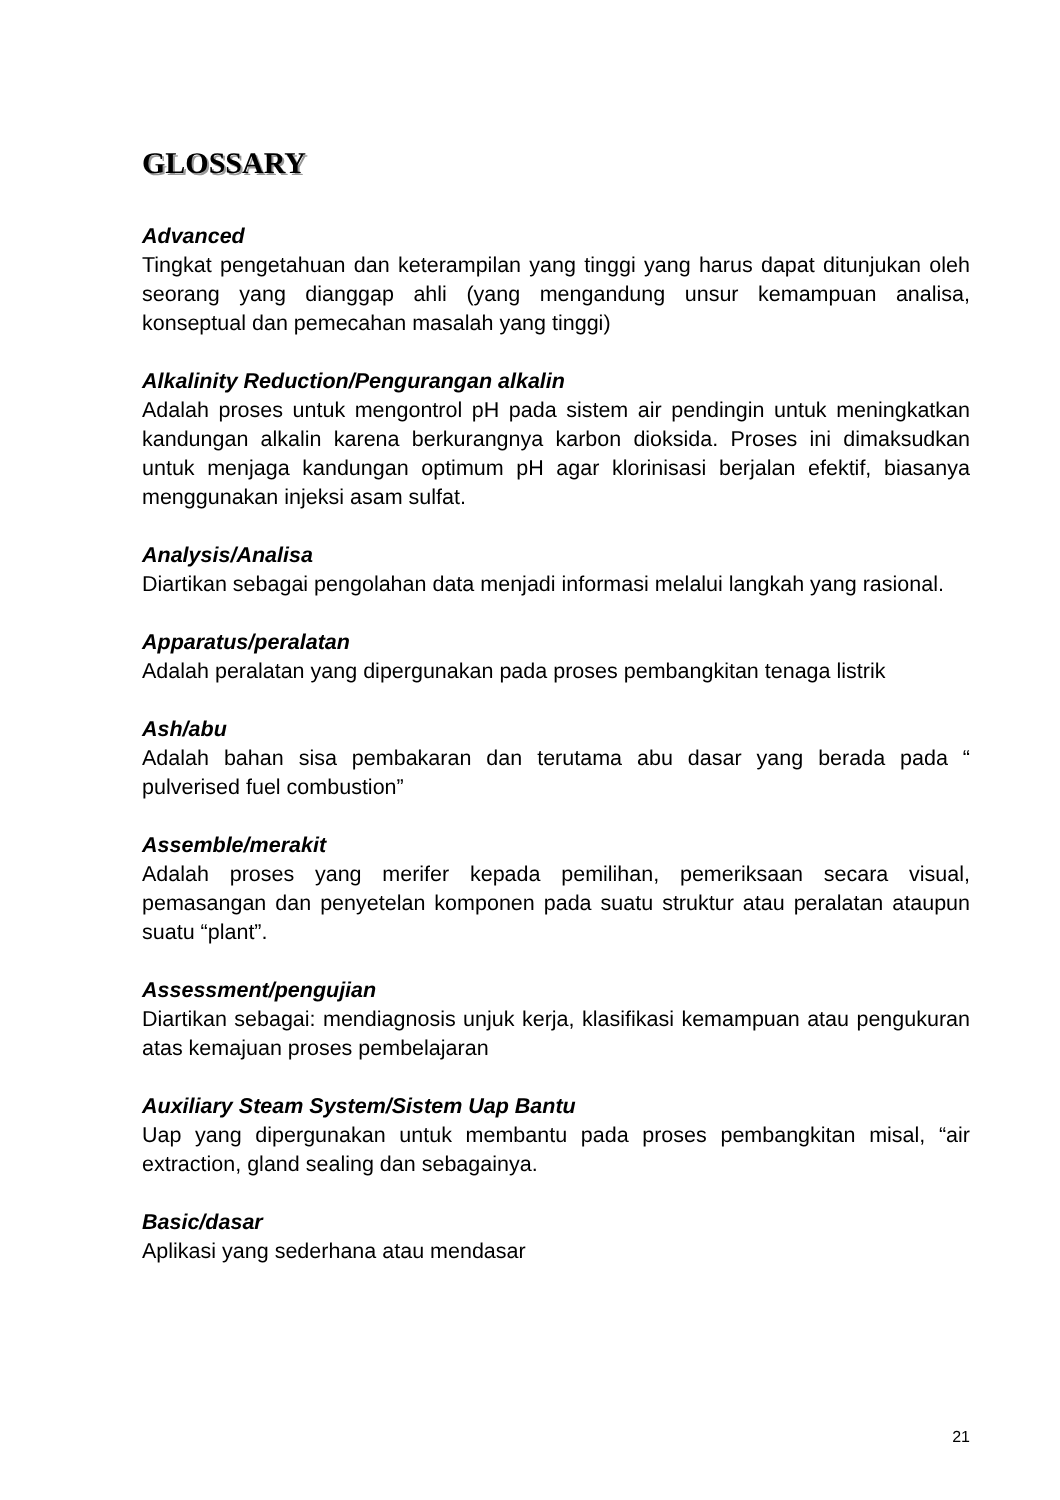GLOSSARY
Advanced
Tingkat pengetahuan dan keterampilan yang tinggi yang harus dapat ditunjukan oleh seorang yang dianggap ahli (yang mengandung unsur kemampuan analisa, konseptual dan pemecahan masalah yang tinggi)
Alkalinity Reduction/Pengurangan alkalin
Adalah proses untuk mengontrol pH pada sistem air pendingin untuk meningkatkan kandungan alkalin karena berkurangnya karbon dioksida. Proses ini dimaksudkan untuk menjaga kandungan optimum pH agar klorinisasi berjalan efektif, biasanya menggunakan injeksi asam sulfat.
Analysis/Analisa
Diartikan sebagai pengolahan data menjadi informasi melalui langkah yang rasional.
Apparatus/peralatan
Adalah peralatan yang dipergunakan pada proses pembangkitan tenaga listrik
Ash/abu
Adalah bahan sisa pembakaran dan terutama abu dasar yang berada pada “ pulverised fuel combustion”
Assemble/merakit
Adalah proses yang merifer kepada pemilihan, pemeriksaan secara visual, pemasangan dan penyetelan komponen pada suatu struktur atau peralatan ataupun suatu “plant”.
Assessment/pengujian
Diartikan sebagai: mendiagnosis unjuk kerja, klasifikasi kemampuan atau pengukuran atas kemajuan proses pembelajaran
Auxiliary Steam System/Sistem Uap Bantu
Uap yang dipergunakan untuk membantu pada proses pembangkitan misal, “air extraction, gland sealing dan sebagainya.
Basic/dasar
Aplikasi yang sederhana atau mendasar
21